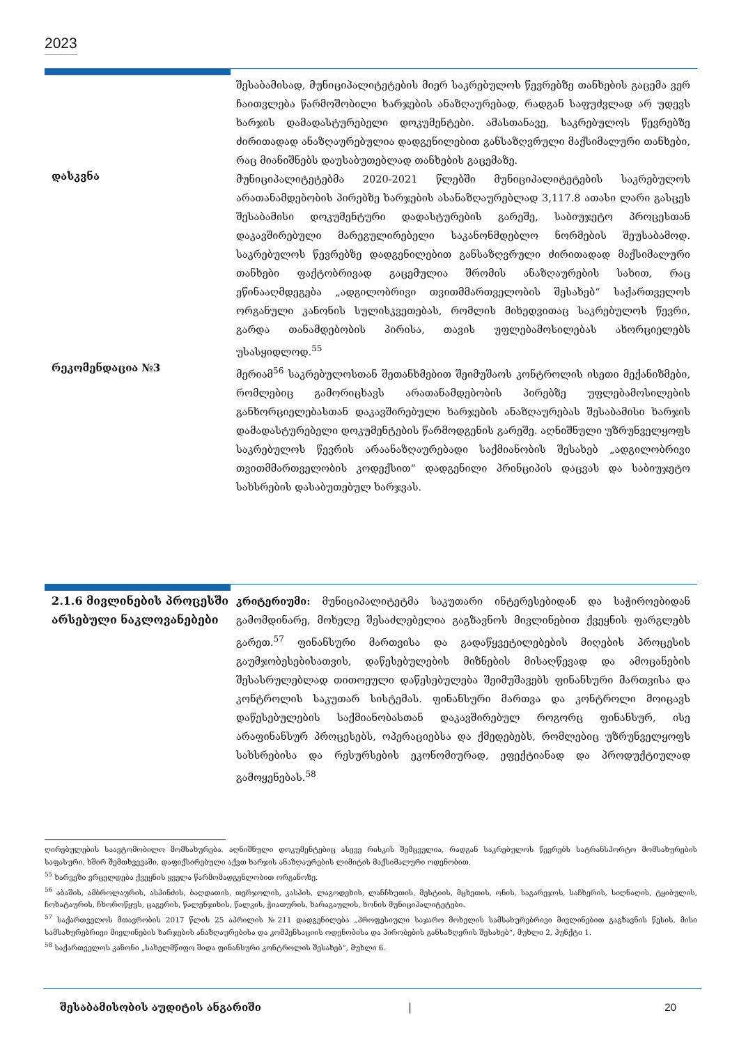2023
შესაბამისად, მუნიციპალიტეტების მიერ საკრებულოს წევრებზე თანხების გაცემა ვერ ჩაითვლება წარმოშობილი ხარჯების ანაზღაურებად, რადგან საფუძვლად არ უდევს ხარჯის დამადასტურებელი დოკუმენტები. ამასთანავე, საკრებულოს წევრებზე ძირითადად ანაზღაურებულია დადგენილებით განსაზღვრული მაქსიმალური თანხები, რაც მიანიშნებს დაუსაბუთებლად თანხების გაცემაზე.
დასკვნა
მუნიციპალიტეტებმა 2020-2021 წლებში მუნიციპალიტეტების საკრებულოს არათანამდებობის პირებზე ხარჯების ასანაზღაურებლად 3,117.8 ათასი ლარი გასცეს შესაბამისი დოკუმენტური დადასტურების გარეშე, საბიუჯეტო პროცესთან დაკავშირებული მარეგულირებელი საკანონმდებლო ნორმების შეუსაბამოდ. საკრებულოს წევრებზე დადგენილებით განსაზღვრული ძირითადად მაქსიმალური თანხები ფაქტობრივად გაცემულია შრომის ანაზღაურების სახით, რაც ეწინააღმდეგება „ადგილობრივი თვითმმართველობის შესახებ“ საქართველოს ორგანული კანონის სულისკვეთებას, რომლის მიხედვითაც საკრებულოს წევრი, გარდა თანამდებობის პირისა, თავის უფლებამოსილებას ახორციელებს უსასყიდლოდ.<sup>55</sup>
რეკომენდაცია №3
მერიამ<sup>56</sup> საკრებულოსთან შეთანხმებით შეიმუშაოს კონტროლის ისეთი მექანიზმები, რომლებიც გამორიცხავს არათანამდებობის პირებზე უფლებამოსილების განხორციელებასთან დაკავშირებული ხარჯების ანაზღაურებას შესაბამისი ხარჯის დამადასტურებელი დოკუმენტების წარმოდგენის გარეშე. აღნიშნული უზრუნველყოფს საკრებულოს წევრის არაანაზღაურებადი საქმიანობის შესახებ „ადგილობრივი თვითმმართველობის კოდექსით“ დადგენილი პრინციპის დაცვას და საბიუჯეტო სახსრების დასაბუთებულ ხარჯვას.
2.1.6 მივლინების პროცესში არსებული ნაკლოვანებები
კრიტერიუმი: მუნიციპალიტეტმა საკუთარი ინტერესებიდან და საჭიროებიდან გამომდინარე, მოხელე შესაძლებელია გაგზავნოს მივლინებით ქვეყნის ფარგლებს გარეთ.<sup>57</sup> ფინანსური მართვისა და გადაწყვეტილებების მიღების პროცესის გაუმჯობესებისათვის, დაწესებულების მიზნების მისაღწევად და ამოცანების შესასრულებლად თითოეული დაწესებულება შეიმუშავებს ფინანსური მართვისა და კონტროლის საკუთარ სისტემას. ფინანსური მართვა და კონტროლი მოიცავს დაწესებულების საქმიანობასთან დაკავშირებულ როგორც ფინანსურ, ისე არაფინანსურ პროცესებს, ოპერაციებსა და ქმედებებს, რომლებიც უზრუნველყოფს სახსრებისა და რესურსების ეკონომიურად, ეფექტიანად და პროდუქტიულად გამოყენებას.<sup>58</sup>
ღირებულების საავტომობილო მომსახურება. აღნიშნული დოკუმენტებიც ასევე რისკის შემცველია, რადგან საკრებულოს წევრებს სატრანსპორტო მომსახურების საფასური, ხშირ შემთხვევაში, დაფიქსირებული აქვთ ხარჯის ანაზღაურების ლიმიტის მაქსიმალური ოდენობით.
<sup>55</sup> ხარვეზი ვრცელდება ქვეყნის ყველა წარმომადგენლობით ორგანოზე.
<sup>56</sup> აბაშის, ამბროლაურის, ასპინძის, ბაღდათის, თერჯოლის, კასპის, ლაგოდეხის, ლანჩხუთის, მესტიის, მცხეთის, ონის, საგარეჯოს, საჩხერის, სიღნაღის, ტყიბულის, ჩოხატაურის, ჩხოროწყუს, ცაგერის, წალენჯიხის, წალკის, ჭიათურის, ხარაგაულის, ხონის მუნიციპალიტეტები.
<sup>57</sup> საქართველოს მთავრობის 2017 წლის 25 აპრილის №211 დადგენილება „პროფესიული საჯარო მოხელის სამსახურებრივი მივლინებით გაგზავნის წესის, მისი სამსახურებრივი მივლინების ხარჯების ანაზღაურებისა და კომპენსაციის ოდენობისა და პირობების განსაზღვრის შესახებ“, მუხლი 2, პუნქტი 1.
<sup>58</sup> საქართველოს კანონი „სახელმწიფო შიდა ფინანსური კონტროლის შესახებ“, მუხლი 6.
შესაბამისობის აუდიტის ანგარიში | 20